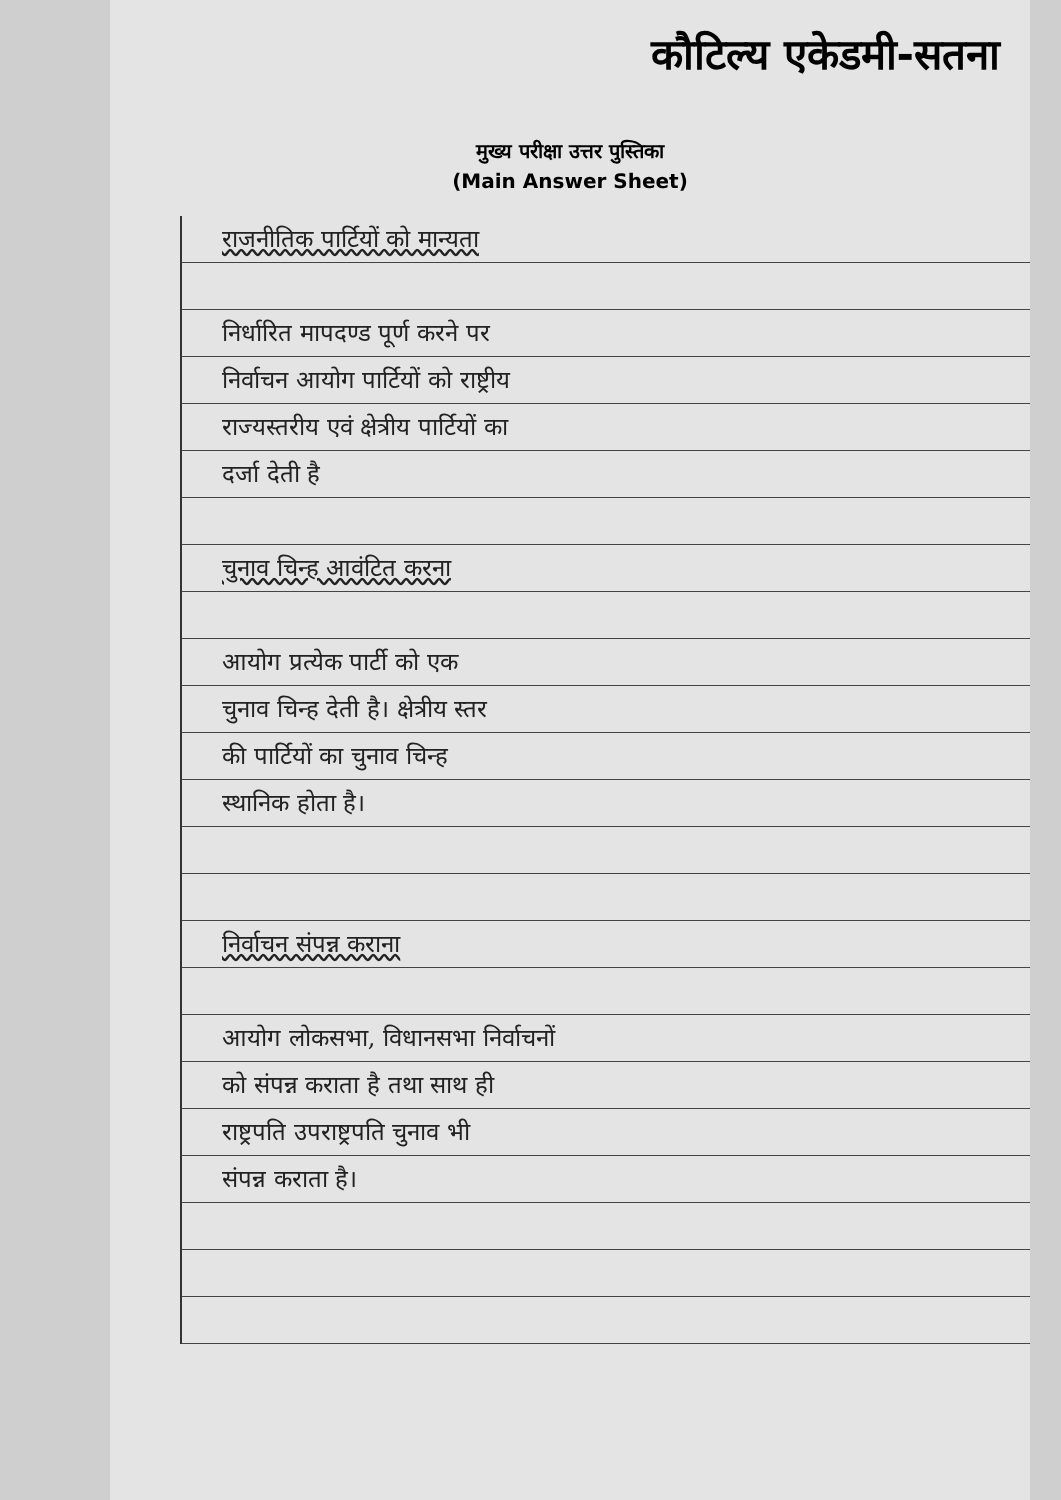कौटिल्य एकेडमी-सतना
मुख्य परीक्षा उत्तर पुस्तिका
(Main Answer Sheet)
राजनीतिक पार्टियों को मान्यता
निर्धारित मापदण्ड पूर्ण करने पर
निर्वाचन आयोग पार्टियों को राष्ट्रीय
राज्यस्तरीय एवं क्षेत्रीय पार्टियों का
दर्जा देती है
चुनाव चिन्ह आवंटित करना
आयोग प्रत्येक पार्टी को एक
चुनाव चिन्ह देती है। क्षेत्रीय स्तर
की पार्टियों का चुनाव चिन्ह
स्थानिक होता है।
निर्वाचन संपन्न कराना
आयोग लोकसभा, विधानसभा निर्वाचनों
को संपन्न कराता है तथा साथ ही
राष्ट्रपति उपराष्ट्रपति चुनाव भी
संपन्न कराता है।